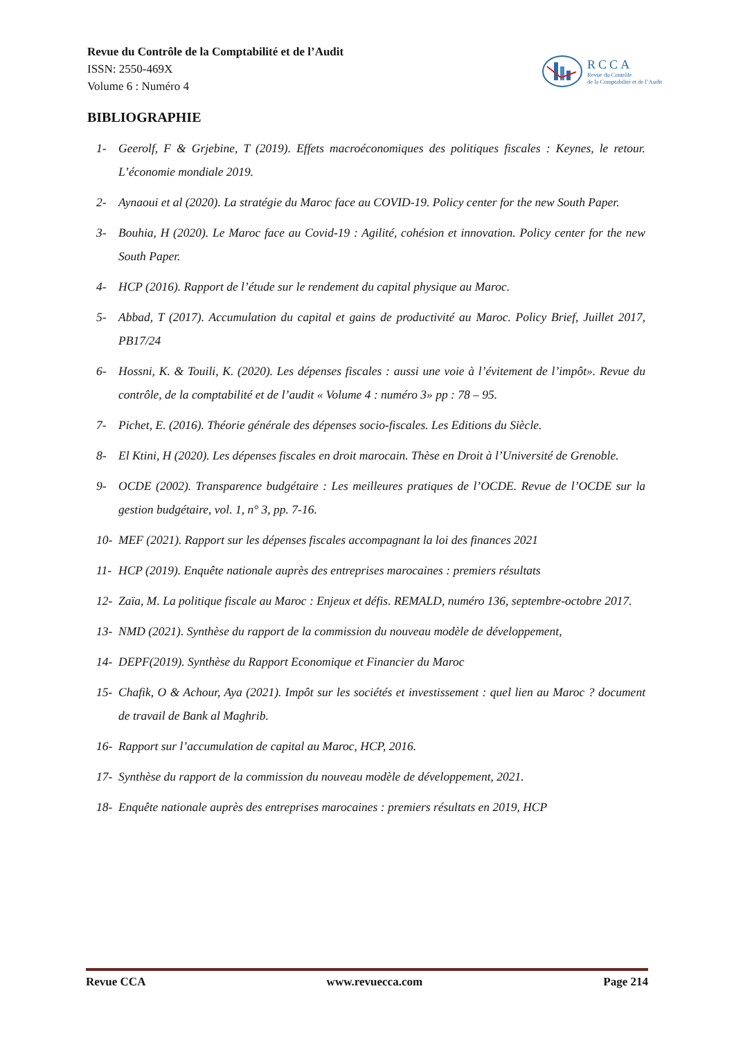Revue du Contrôle de la Comptabilité et de l’Audit
ISSN: 2550-469X
Volume 6 : Numéro 4
RCCA
Revue du Contrôle
de la Comptabilité et de l’Audit
BIBLIOGRAPHIE
1- Geerolf, F & Grjebine, T (2019). Effets macroéconomiques des politiques fiscales : Keynes, le retour. L’économie mondiale 2019.
2- Aynaoui et al (2020). La stratégie du Maroc face au COVID-19. Policy center for the new South Paper.
3- Bouhia, H (2020). Le Maroc face au Covid-19 : Agilité, cohésion et innovation. Policy center for the new South Paper.
4- HCP (2016). Rapport de l’étude sur le rendement du capital physique au Maroc.
5- Abbad, T (2017). Accumulation du capital et gains de productivité au Maroc. Policy Brief, Juillet 2017, PB17/24
6- Hossni, K. & Touili, K. (2020). Les dépenses fiscales : aussi une voie à l’évitement de l’impôt». Revue du contrôle, de la comptabilité et de l’audit « Volume 4 : numéro 3» pp : 78 – 95.
7- Pichet, E. (2016). Théorie générale des dépenses socio-fiscales. Les Editions du Siècle.
8- El Ktini, H (2020). Les dépenses fiscales en droit marocain. Thèse en Droit à l’Université de Grenoble.
9- OCDE (2002). Transparence budgétaire : Les meilleures pratiques de l’OCDE. Revue de l’OCDE sur la gestion budgétaire, vol. 1, n° 3, pp. 7-16.
10- MEF (2021). Rapport sur les dépenses fiscales accompagnant la loi des finances 2021
11- HCP (2019). Enquête nationale auprès des entreprises marocaines : premiers résultats
12- Zaïa, M. La politique fiscale au Maroc : Enjeux et défis. REMALD, numéro 136, septembre-octobre 2017.
13- NMD (2021). Synthèse du rapport de la commission du nouveau modèle de développement,
14- DEPF(2019). Synthèse du Rapport Economique et Financier du Maroc
15- Chafik, O & Achour, Aya (2021). Impôt sur les sociétés et investissement : quel lien au Maroc ? document de travail de Bank al Maghrib.
16- Rapport sur l’accumulation de capital au Maroc, HCP, 2016.
17- Synthèse du rapport de la commission du nouveau modèle de développement, 2021.
18- Enquête nationale auprès des entreprises marocaines : premiers résultats en 2019, HCP
Revue CCA www.revuecca.com Page 214